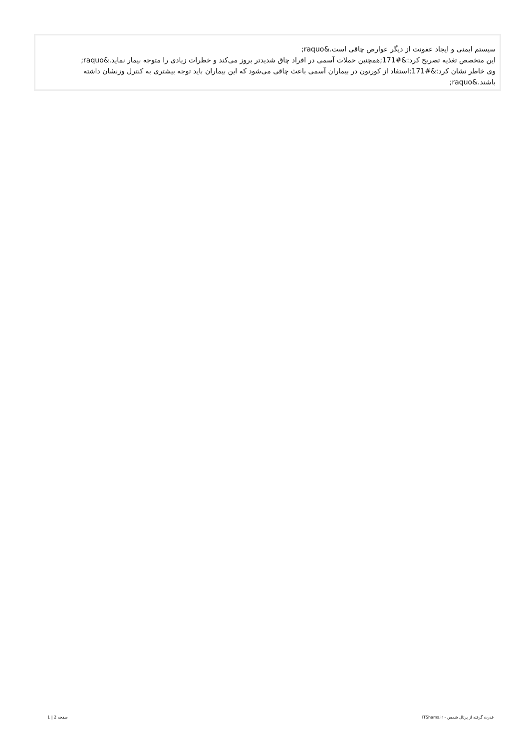سیستم ایمنی و ایجاد عفونت از دیگر عوارض چاقی است.&raquo;
این متخصص تغذیه تصریح کرد:&#171;همچنین حملات آسمی در افراد چاق شدیدتر بروز می‌کند و خطرات زیادی را متوجه بیمار نماید.&raquo;
وی خاطر نشان کرد:&#171;استفاد از کورتون در بیماران آسمی باعث چاقی می‌شود که این بیماران باید توجه بیشتری به کنترل وزنشان داشته باشند.&raquo;
قدرت گرفته از پرتال شمس - ITShams.ir صفحه 2 | 1